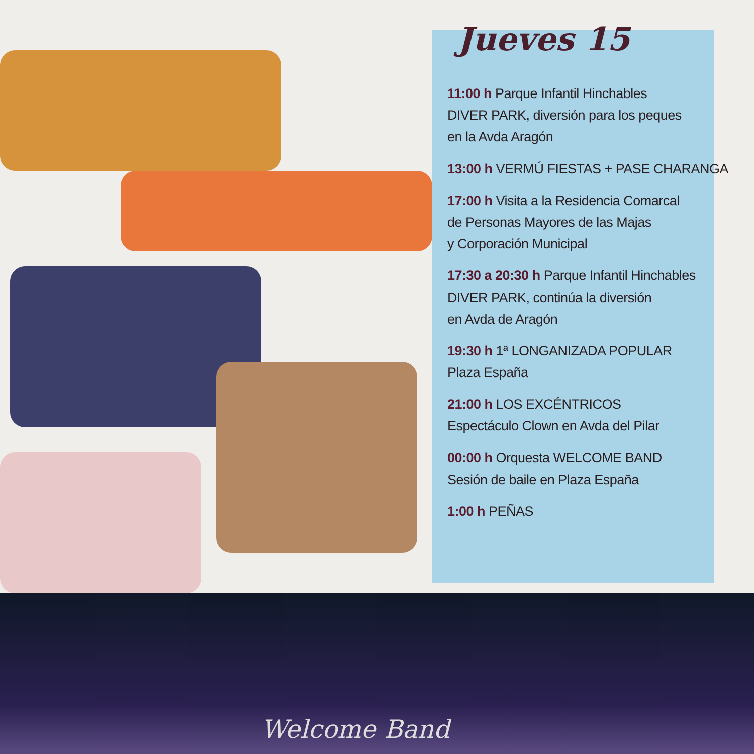Jueves 15
11:00 h Parque Infantil Hinchables
DIVER PARK, diversión para los peques
en la Avda Aragón
13:00 h VERMÚ FIESTAS + PASE CHARANGA
17:00 h Visita a la Residencia Comarcal
de Personas Mayores de las Majas
y Corporación Municipal
17:30 a 20:30 h Parque Infantil Hinchables
DIVER PARK, continúa la diversión
en Avda de Aragón
19:30 h 1ª LONGANIZADA POPULAR
Plaza España
21:00 h LOS EXCÉNTRICOS
Espectáculo Clown en Avda del Pilar
00:00 h Orquesta WELCOME BAND
Sesión de baile en Plaza España
1:00 h PEÑAS
Welcome Band